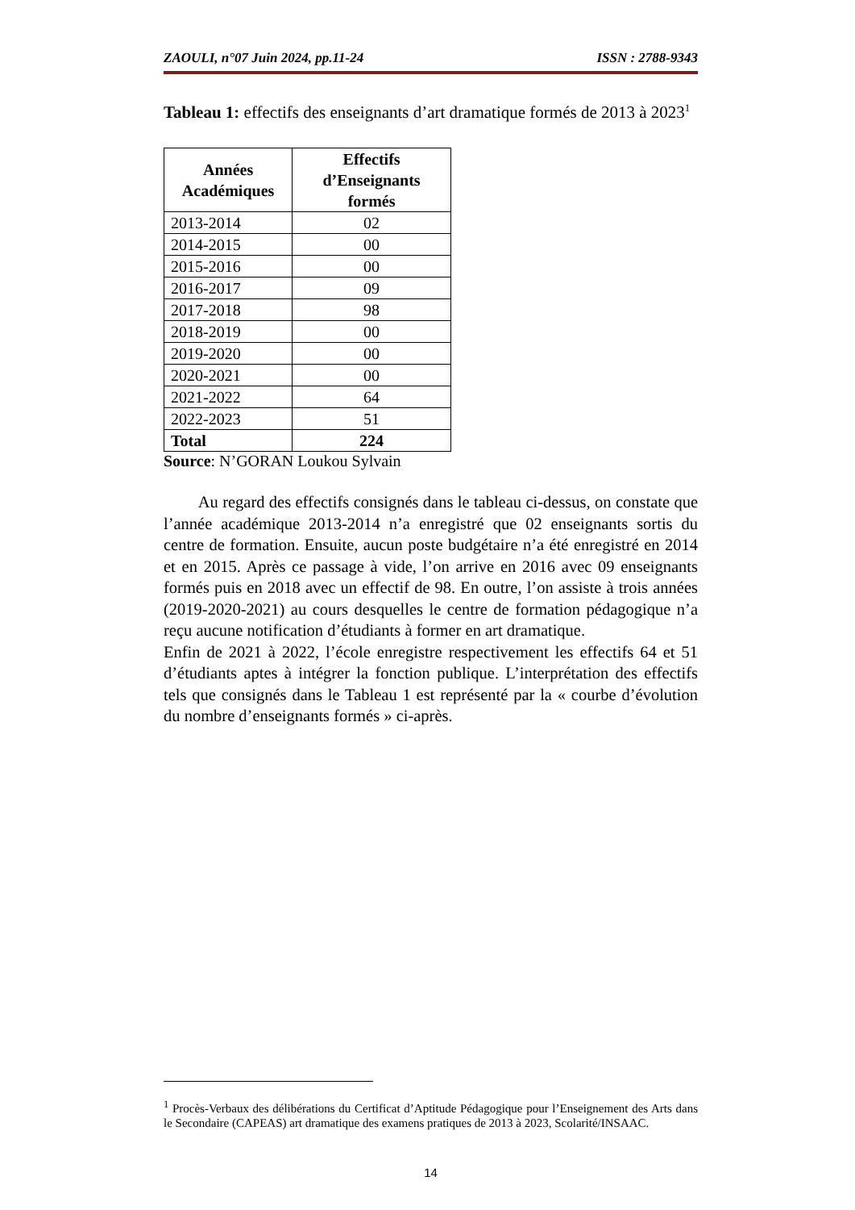ZAOULI, n°07 Juin 2024, pp.11-24 ISSN : 2788-9343
Tableau 1: effectifs des enseignants d’art dramatique formés de 2013 à 2023<sup>1</sup>
| Années Académiques | Effectifs d’Enseignants formés |
| --- | --- |
| 2013-2014 | 02 |
| 2014-2015 | 00 |
| 2015-2016 | 00 |
| 2016-2017 | 09 |
| 2017-2018 | 98 |
| 2018-2019 | 00 |
| 2019-2020 | 00 |
| 2020-2021 | 00 |
| 2021-2022 | 64 |
| 2022-2023 | 51 |
| Total | 224 |
Source: N’GORAN Loukou Sylvain
Au regard des effectifs consignés dans le tableau ci-dessus, on constate que l’année académique 2013-2014 n’a enregistré que 02 enseignants sortis du centre de formation. Ensuite, aucun poste budgétaire n’a été enregistré en 2014 et en 2015. Après ce passage à vide, l’on arrive en 2016 avec 09 enseignants formés puis en 2018 avec un effectif de 98. En outre, l’on assiste à trois années (2019-2020-2021) au cours desquelles le centre de formation pédagogique n’a reçu aucune notification d’étudiants à former en art dramatique.
Enfin de 2021 à 2022, l’école enregistre respectivement les effectifs 64 et 51 d’étudiants aptes à intégrer la fonction publique. L’interprétation des effectifs tels que consignés dans le Tableau 1 est représenté par la « courbe d’évolution du nombre d’enseignants formés » ci-après.
<sup>1</sup> Procès-Verbaux des délibérations du Certificat d’Aptitude Pédagogique pour l’Enseignement des Arts dans le Secondaire (CAPEAS) art dramatique des examens pratiques de 2013 à 2023, Scolarité/INSAAC.
14